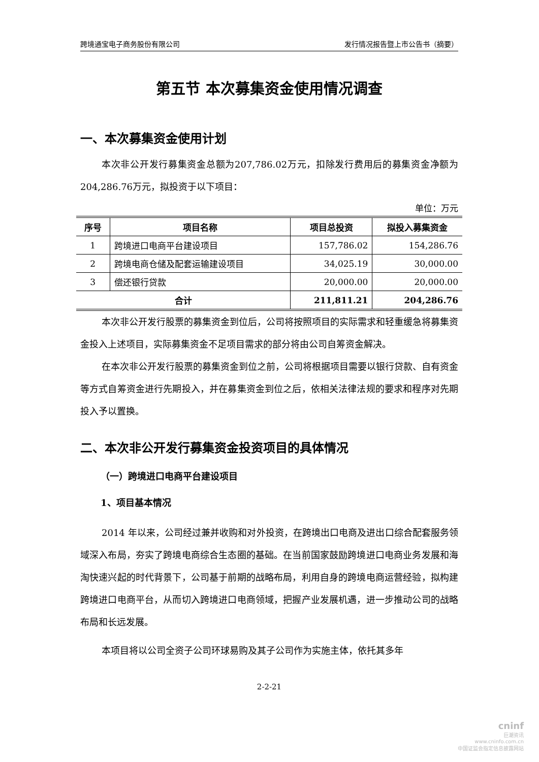跨境通宝电子商务股份有限公司 发行情况报告暨上市公告书（摘要）
第五节 本次募集资金使用情况调查
一、本次募集资金使用计划
本次非公开发行募集资金总额为207,786.02万元，扣除发行费用后的募集资金净额为204,286.76万元，拟投资于以下项目：
单位：万元
| 序号 | 项目名称 | 项目总投资 | 拟投入募集资金 |
| --- | --- | --- | --- |
| 1 | 跨境进口电商平台建设项目 | 157,786.02 | 154,286.76 |
| 2 | 跨境电商仓储及配套运输建设项目 | 34,025.19 | 30,000.00 |
| 3 | 偿还银行贷款 | 20,000.00 | 20,000.00 |
| 合计 | | 211,811.21 | 204,286.76 |
本次非公开发行股票的募集资金到位后，公司将按照项目的实际需求和轻重缓急将募集资金投入上述项目，实际募集资金不足项目需求的部分将由公司自筹资金解决。
在本次非公开发行股票的募集资金到位之前，公司将根据项目需要以银行贷款、自有资金等方式自筹资金进行先期投入，并在募集资金到位之后，依相关法律法规的要求和程序对先期投入予以置换。
二、本次非公开发行募集资金投资项目的具体情况
（一）跨境进口电商平台建设项目
1、项目基本情况
2014 年以来，公司经过兼并收购和对外投资，在跨境出口电商及进出口综合配套服务领域深入布局，夯实了跨境电商综合生态圈的基础。在当前国家鼓励跨境进口电商业务发展和海淘快速兴起的时代背景下，公司基于前期的战略布局，利用自身的跨境电商运营经验，拟构建跨境进口电商平台，从而切入跨境进口电商领域，把握产业发展机遇，进一步推动公司的战略布局和长远发展。
本项目将以公司全资子公司环球易购及其子公司作为实施主体，依托其多年
2-2-21
cninf
巨潮资讯
www.cninfo.com.cn
中国证监会指定信息披露网站